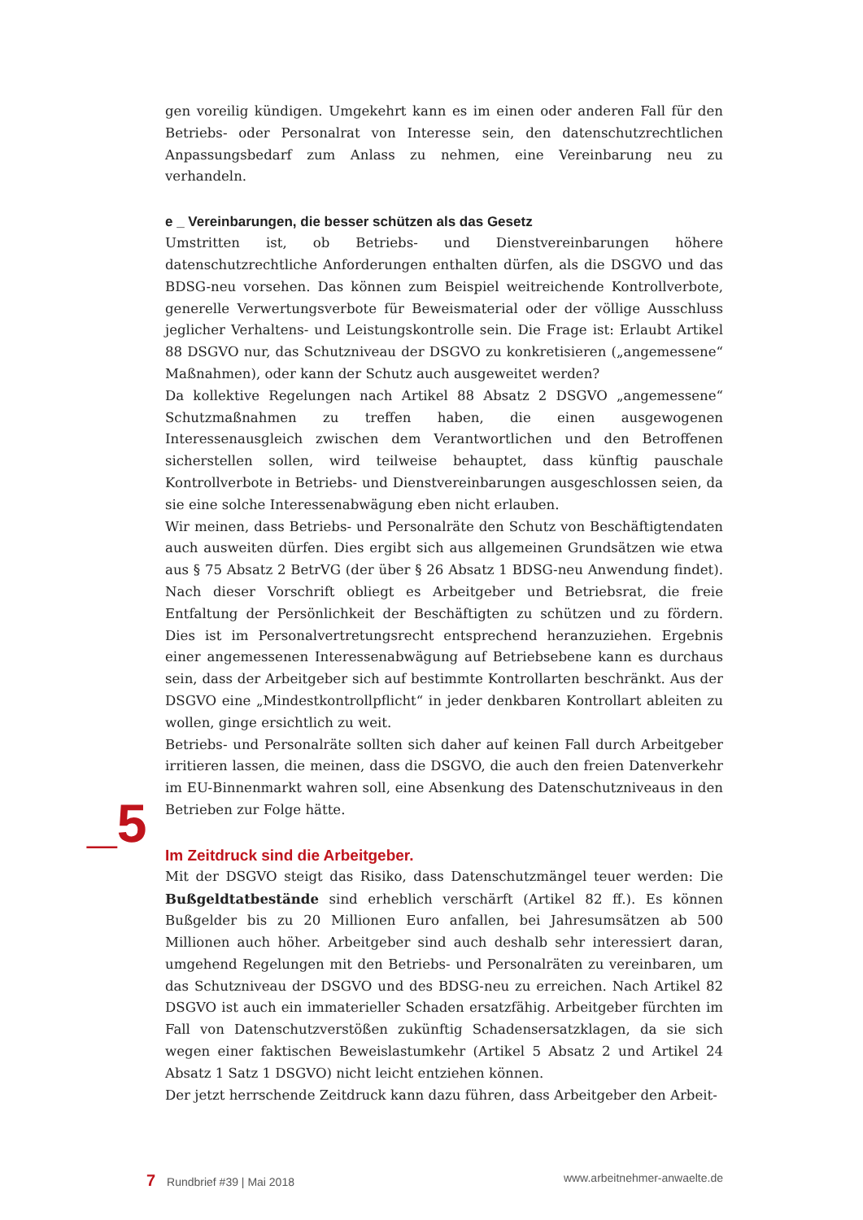gen voreilig kündigen. Umgekehrt kann es im einen oder anderen Fall für den Betriebs- oder Personalrat von Interesse sein, den datenschutzrechtlichen Anpassungsbedarf zum Anlass zu nehmen, eine Vereinbarung neu zu verhandeln.
e _ Vereinbarungen, die besser schützen als das Gesetz
Umstritten ist, ob Betriebs- und Dienstvereinbarungen höhere datenschutzrechtliche Anforderungen enthalten dürfen, als die DSGVO und das BDSG-neu vorsehen. Das können zum Beispiel weitreichende Kontrollverbote, generelle Verwertungsverbote für Beweismaterial oder der völlige Ausschluss jeglicher Verhaltens- und Leistungskontrolle sein. Die Frage ist: Erlaubt Artikel 88 DSGVO nur, das Schutzniveau der DSGVO zu konkretisieren („angemessene“ Maßnahmen), oder kann der Schutz auch ausgeweitet werden?
Da kollektive Regelungen nach Artikel 88 Absatz 2 DSGVO „angemessene“ Schutzmaßnahmen zu treffen haben, die einen ausgewogenen Interessenausgleich zwischen dem Verantwortlichen und den Betroffenen sicherstellen sollen, wird teilweise behauptet, dass künftig pauschale Kontrollverbote in Betriebs- und Dienstvereinbarungen ausgeschlossen seien, da sie eine solche Interessenabwägung eben nicht erlauben.
Wir meinen, dass Betriebs- und Personalräte den Schutz von Beschäftigtendaten auch ausweiten dürfen. Dies ergibt sich aus allgemeinen Grundsätzen wie etwa aus § 75 Absatz 2 BetrVG (der über § 26 Absatz 1 BDSG-neu Anwendung findet). Nach dieser Vorschrift obliegt es Arbeitgeber und Betriebsrat, die freie Entfaltung der Persönlichkeit der Beschäftigten zu schützen und zu fördern. Dies ist im Personalvertretungsrecht entsprechend heranzuziehen. Ergebnis einer angemessenen Interessenabwägung auf Betriebsebene kann es durchaus sein, dass der Arbeitgeber sich auf bestimmte Kontrollarten beschränkt. Aus der DSGVO eine „Mindestkontrollpflicht“ in jeder denkbaren Kontrollart ableiten zu wollen, ginge ersichtlich zu weit.
Betriebs- und Personalräte sollten sich daher auf keinen Fall durch Arbeitgeber irritieren lassen, die meinen, dass die DSGVO, die auch den freien Datenverkehr im EU-Binnenmarkt wahren soll, eine Absenkung des Datenschutzniveaus in den Betrieben zur Folge hätte.
Im Zeitdruck sind die Arbeitgeber.
Mit der DSGVO steigt das Risiko, dass Datenschutzmängel teuer werden: Die Bußgeldtatbestände sind erheblich verschärft (Artikel 82 ff.). Es können Bußgelder bis zu 20 Millionen Euro anfallen, bei Jahresumsätzen ab 500 Millionen auch höher. Arbeitgeber sind auch deshalb sehr interessiert daran, umgehend Regelungen mit den Betriebs- und Personalräten zu vereinbaren, um das Schutzniveau der DSGVO und des BDSG-neu zu erreichen. Nach Artikel 82 DSGVO ist auch ein immaterieller Schaden ersatzfähig. Arbeitgeber fürchten im Fall von Datenschutzverstößen zukünftig Schadensersatzklagen, da sie sich wegen einer faktischen Beweislastumkehr (Artikel 5 Absatz 2 und Artikel 24 Absatz 1 Satz 1 DSGVO) nicht leicht entziehen können.
Der jetzt herrschende Zeitdruck kann dazu führen, dass Arbeitgeber den Arbeit-
_5
7 Rundbrief #39 | Mai 2018 www.arbeitnehmer-anwaelte.de